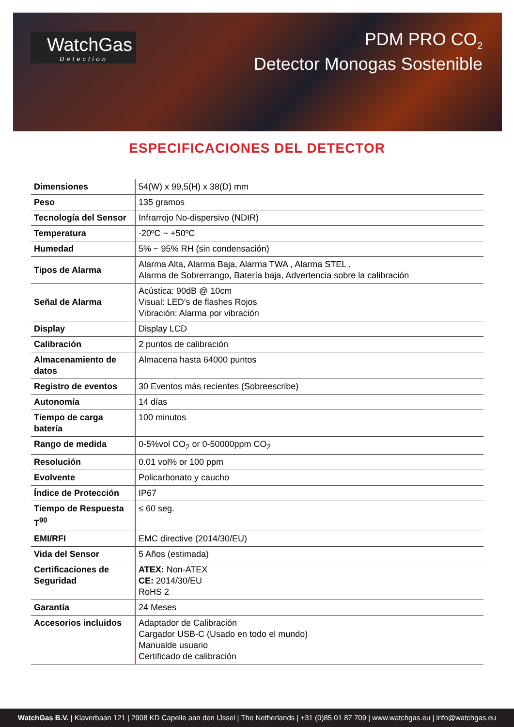WatchGas
Detection
PDM PRO CO<sub>2</sub>
Detector Monogas Sostenible
ESPECIFICACIONES DEL DETECTOR
| Dimensiones | 54(W) x 99,5(H) x 38(D) mm |
| Peso | 135 gramos |
| Tecnología del Sensor | Infrarrojo No-dispersivo (NDIR) |
| Temperatura | -20ºC ~ +50ºC |
| Humedad | 5% ~ 95% RH (sin condensación) |
| Tipos de Alarma | Alarma Alta, Alarma Baja, Alarma TWA , Alarma STEL , Alarma de Sobrerrango, Batería baja, Advertencia sobre la calibración |
| Señal de Alarma | Acústica: 90dB @ 10cm Visual: LED’s de flashes Rojos Vibración: Alarma por vibración |
| Display | Display LCD |
| Calibración | 2 puntos de calibración |
| Almacenamiento de datos | Almacena hasta 64000 puntos |
| Registro de eventos | 30 Eventos más recientes (Sobreescribe) |
| Autonomía | 14 días |
| Tiempo de carga batería | 100 minutos |
| Rango de medida | 0-5%vol CO<sub>2</sub> or 0-50000ppm CO<sub>2</sub> |
| Resolución | 0.01 vol% or 100 ppm |
| Evolvente | Policarbonato y caucho |
| Índice de Protección | IP67 |
| Tiempo de Respuesta T<sup>90</sup> | ≤ 60 seg. |
| EMI/RFI | EMC directive (2014/30/EU) |
| Vida del Sensor | 5 Años (estimada) |
| Certificaciones de Seguridad | ATEX: Non-ATEX CE: 2014/30/EU RoHS 2 |
| Garantía | 24 Meses |
| Accesorios incluidos | Adaptador de Calibración Cargador USB-C (Usado en todo el mundo) Manualde usuario Certificado de calibración |
WatchGas B.V. | Klaverbaan 121 | 2908 KD Capelle aan den IJssel | The Netherlands | +31 (0)85 01 87 709 | www.watchgas.eu | info@watchgas.eu